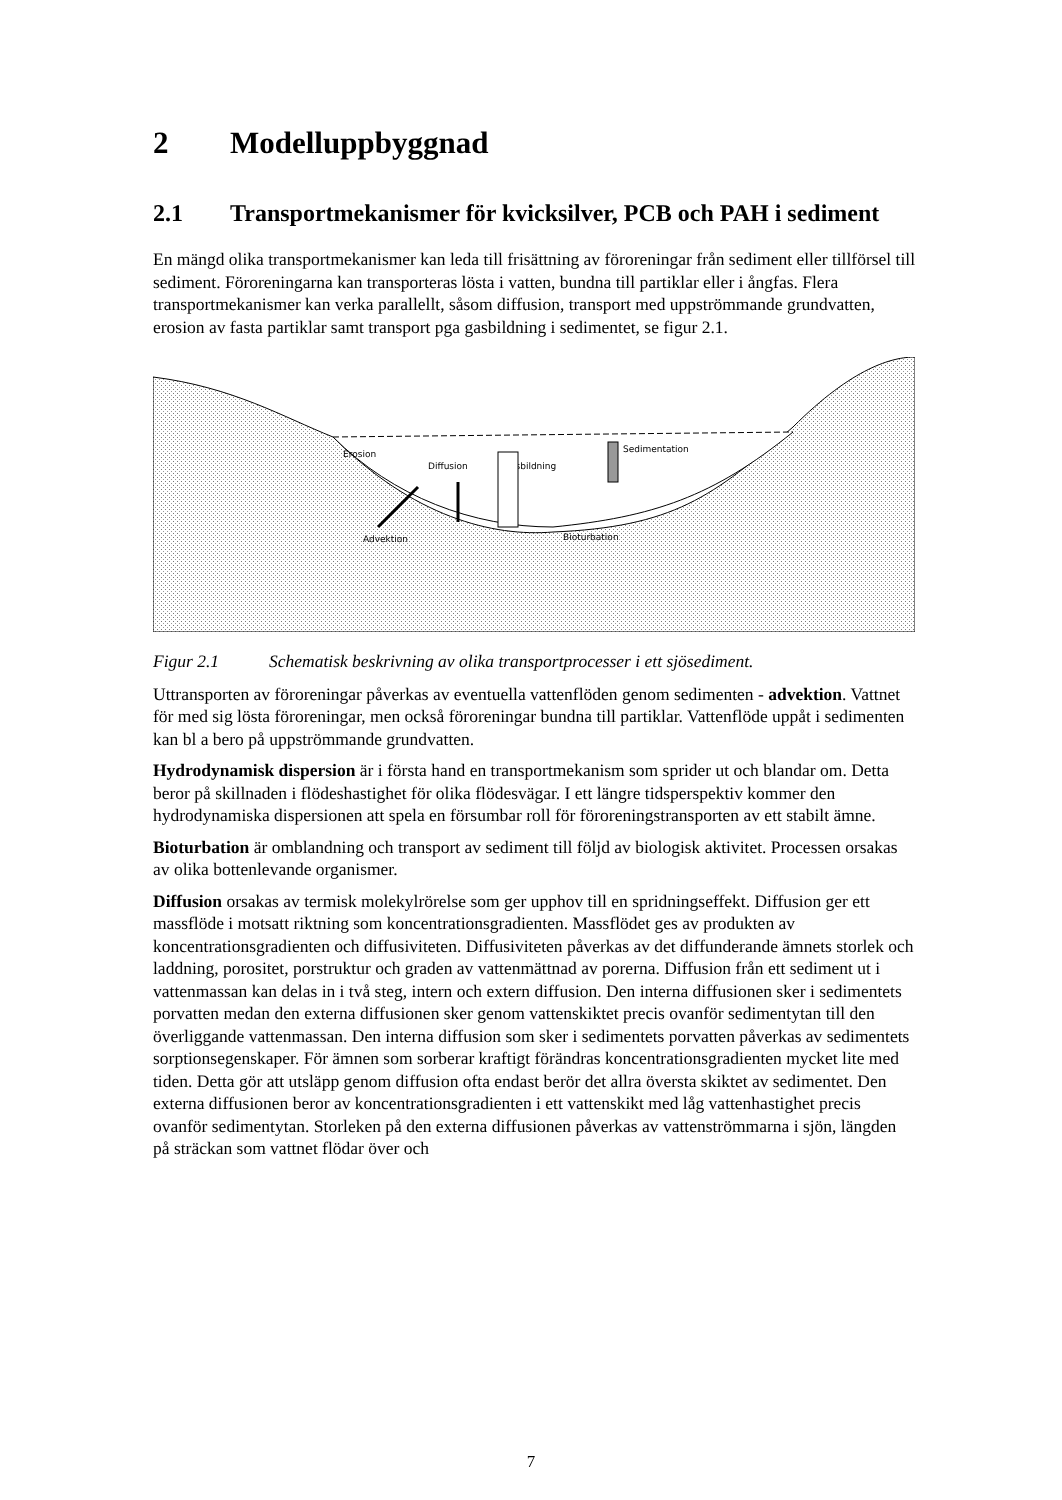2 Modelluppbyggnad
2.1 Transportmekanismer för kvicksilver, PCB och PAH i sediment
En mängd olika transportmekanismer kan leda till frisättning av föroreningar från sediment eller tillförsel till sediment. Föroreningarna kan transporteras lösta i vatten, bundna till partiklar eller i ångfas. Flera transportmekanismer kan verka parallellt, såsom diffusion, transport med uppströmmande grundvatten, erosion av fasta partiklar samt transport pga gasbildning i sedimentet, se figur 2.1.
Erosion
Diffusion
Gasbildning
Sedimentation
Advektion
Bioturbation
Figur 2.1 Schematisk beskrivning av olika transportprocesser i ett sjösediment.
Uttransporten av föroreningar påverkas av eventuella vattenflöden genom sedimenten - advektion. Vattnet för med sig lösta föroreningar, men också föroreningar bundna till partiklar. Vattenflöde uppåt i sedimenten kan bl a bero på uppströmmande grundvatten.
Hydrodynamisk dispersion är i första hand en transportmekanism som sprider ut och blandar om. Detta beror på skillnaden i flödeshastighet för olika flödesvägar. I ett längre tidsperspektiv kommer den hydrodynamiska dispersionen att spela en försumbar roll för föroreningstransporten av ett stabilt ämne.
Bioturbation är omblandning och transport av sediment till följd av biologisk aktivitet. Processen orsakas av olika bottenlevande organismer.
Diffusion orsakas av termisk molekylrörelse som ger upphov till en spridningseffekt. Diffusion ger ett massflöde i motsatt riktning som koncentrationsgradienten. Massflödet ges av produkten av koncentrationsgradienten och diffusiviteten. Diffusiviteten påverkas av det diffunderande ämnets storlek och laddning, porositet, porstruktur och graden av vattenmättnad av porerna. Diffusion från ett sediment ut i vattenmassan kan delas in i två steg, intern och extern diffusion. Den interna diffusionen sker i sedimentets porvatten medan den externa diffusionen sker genom vattenskiktet precis ovanför sedimentytan till den överliggande vattenmassan. Den interna diffusion som sker i sedimentets porvatten påverkas av sedimentets sorptionsegenskaper. För ämnen som sorberar kraftigt förändras koncentrationsgradienten mycket lite med tiden. Detta gör att utsläpp genom diffusion ofta endast berör det allra översta skiktet av sedimentet. Den externa diffusionen beror av koncentrationsgradienten i ett vattenskikt med låg vattenhastighet precis ovanför sedimentytan. Storleken på den externa diffusionen påverkas av vattenströmmarna i sjön, längden på sträckan som vattnet flödar över och
7